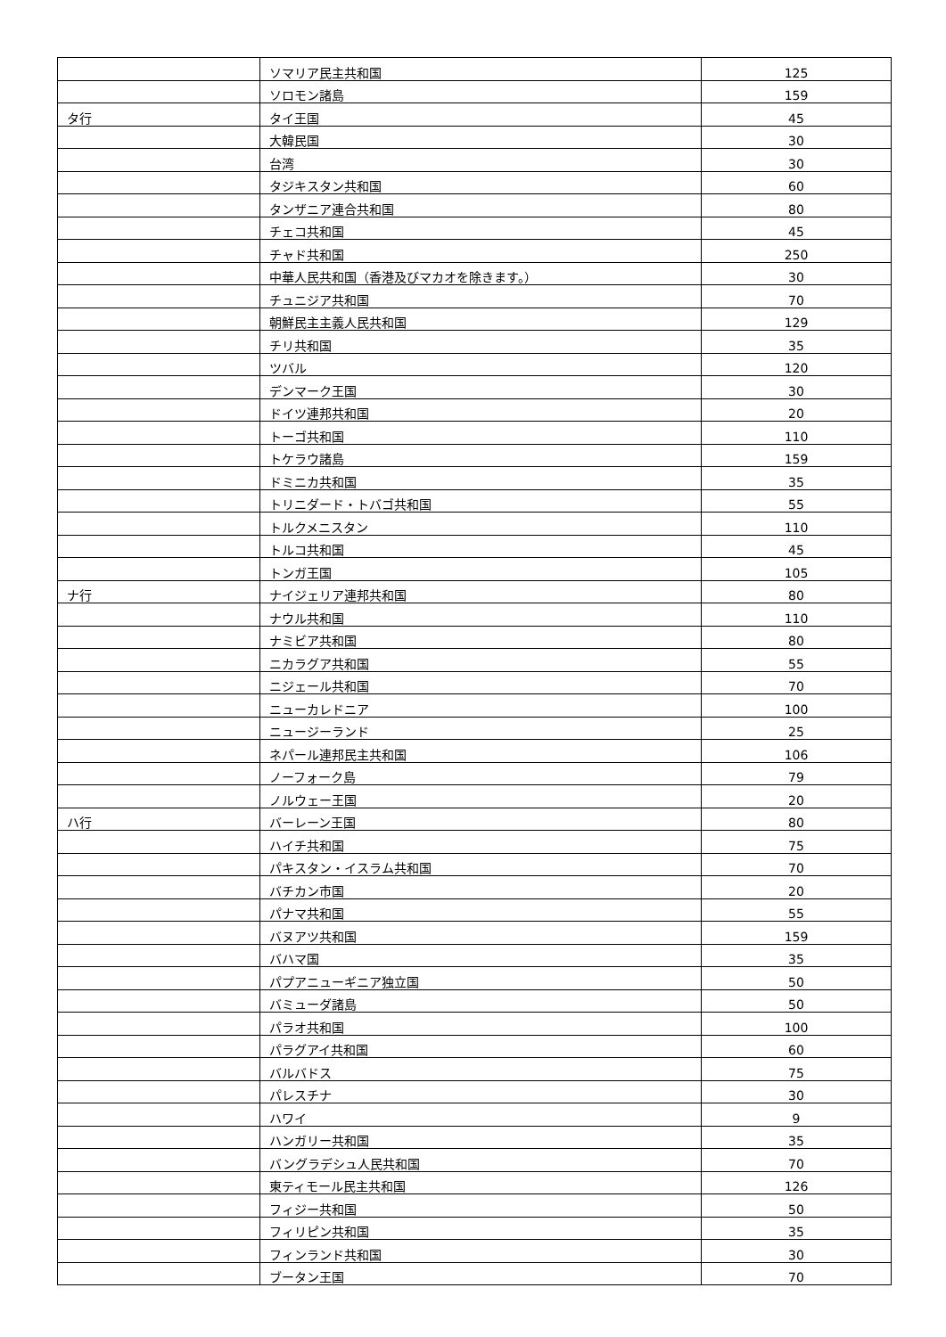| | ソマリア民主共和国 | 125 |
| | ソロモン諸島 | 159 |
| タ行 | タイ王国 | 45 |
| | 大韓民国 | 30 |
| | 台湾 | 30 |
| | タジキスタン共和国 | 60 |
| | タンザニア連合共和国 | 80 |
| | チェコ共和国 | 45 |
| | チャド共和国 | 250 |
| | 中華人民共和国（香港及びマカオを除きます。） | 30 |
| | チュニジア共和国 | 70 |
| | 朝鮮民主主義人民共和国 | 129 |
| | チリ共和国 | 35 |
| | ツバル | 120 |
| | デンマーク王国 | 30 |
| | ドイツ連邦共和国 | 20 |
| | トーゴ共和国 | 110 |
| | トケラウ諸島 | 159 |
| | ドミニカ共和国 | 35 |
| | トリニダード・トバゴ共和国 | 55 |
| | トルクメニスタン | 110 |
| | トルコ共和国 | 45 |
| | トンガ王国 | 105 |
| ナ行 | ナイジェリア連邦共和国 | 80 |
| | ナウル共和国 | 110 |
| | ナミビア共和国 | 80 |
| | ニカラグア共和国 | 55 |
| | ニジェール共和国 | 70 |
| | ニューカレドニア | 100 |
| | ニュージーランド | 25 |
| | ネパール連邦民主共和国 | 106 |
| | ノーフォーク島 | 79 |
| | ノルウェー王国 | 20 |
| ハ行 | バーレーン王国 | 80 |
| | ハイチ共和国 | 75 |
| | パキスタン・イスラム共和国 | 70 |
| | バチカン市国 | 20 |
| | パナマ共和国 | 55 |
| | バヌアツ共和国 | 159 |
| | バハマ国 | 35 |
| | パプアニューギニア独立国 | 50 |
| | バミューダ諸島 | 50 |
| | パラオ共和国 | 100 |
| | パラグアイ共和国 | 60 |
| | バルバドス | 75 |
| | パレスチナ | 30 |
| | ハワイ | 9 |
| | ハンガリー共和国 | 35 |
| | バングラデシュ人民共和国 | 70 |
| | 東ティモール民主共和国 | 126 |
| | フィジー共和国 | 50 |
| | フィリピン共和国 | 35 |
| | フィンランド共和国 | 30 |
| | ブータン王国 | 70 |